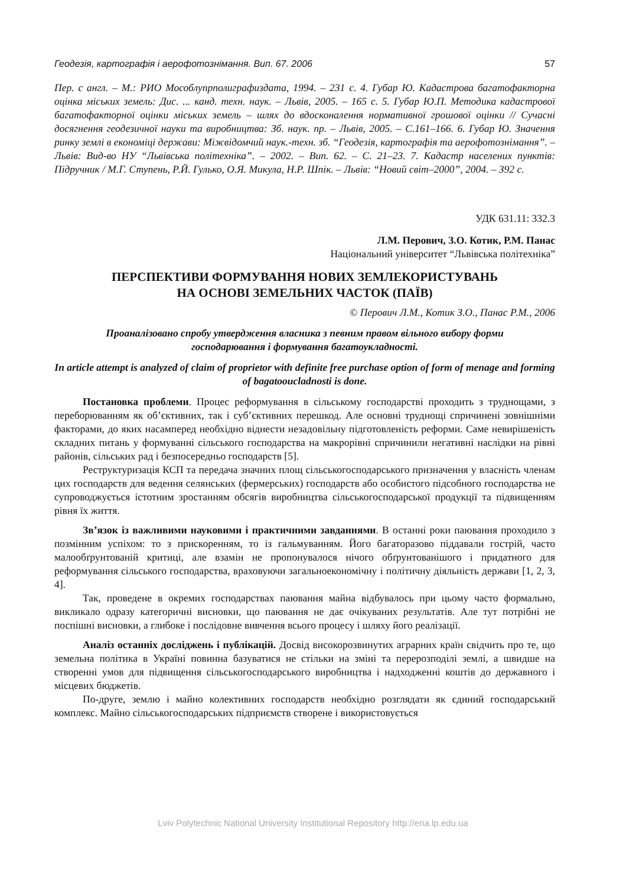Геодезія, картографія і аерофотознімання. Вип. 67. 2006 57
Пер. с англ. – М.: РИО Мособлупрполиграфиздата, 1994. – 231 с. 4. Губар Ю. Кадастрова багато­факторна оцінка міських земель: Дис. ... канд. техн. наук. – Львів, 2005. – 165 с. 5. Губар Ю.П. Методика кадастрової багатофакторної оцінки міських земель – шлях до вдосконалення нормативної грошової оцінки // Сучасні досягнення геодезичної науки та виробництва: Зб. наук. пр. – Львів, 2005. – С.161–166. 6. Губар Ю. Значення ринку землі в економіці держави: Міжвідомчий наук.-техн. зб. “Геодезія, картографія та аерофотознімання”. – Львів: Вид-во НУ “Львівська політехніка”. – 2002. – Вип. 62. – С. 21–23. 7. Кадастр населених пунктів: Підручник / М.Г. Ступень, Р.Й. Гулько, О.Я. Микула, Н.Р. Шпік. – Львів: “Новий світ–2000”, 2004. – 392 с.
УДК 631.11: 332.3
Л.М. Перович, З.О. Котик, Р.М. Панас
Національний університет “Львівська політехніка”
ПЕРСПЕКТИВИ ФОРМУВАННЯ НОВИХ ЗЕМЛЕКОРИСТУВАНЬ
НА ОСНОВІ ЗЕМЕЛЬНИХ ЧАСТОК (ПАЇВ)
© Перович Л.М., Котик З.О., Панас Р.М., 2006
Проаналізовано спробу утвердження власника з певним правом вільного вибору форми
господарювання і формування багатоукладності.
In article attempt is analyzed of claim of proprietor with definite free purchase option of form of menage and forming of bagatooucladnosti is done.
Постановка проблеми. Процес реформування в сільському господарстві проходить з труднощами, з переборюванням як об’єктивних, так і суб’єктивних перешкод. Але основні труд­нощі спричинені зовнішніми факторами, до яких насамперед необхідно віднести незадовільну підготовленість реформи. Саме невирішеність складних питань у формуванні сільського госпо­дарства на макрорівні спричинили негативні наслідки на рівні районів, сільських рад і безпосередньо господарств [5].
Реструктуризація КСП та передача значних площ сільськогосподарського призначення у власність членам цих господарств для ведення селянських (фермерських) господарств або особистого підсобного господарства не супроводжується істотним зростанням обсягів виробництва сільськогосподарської продукції та підвищенням рівня їх життя.
Зв’язок із важливими науковими і практичними завданнями. В останні роки паювання проходило з позмінним успіхом: то з прискоренням, то із гальмуванням. Його багаторазово піддавали гострій, часто малообґрунтованій критиці, але взамін не пропонувалося нічого обґрунтованішого і придатного для реформування сільського господарства, враховуючи загально­економічну і політичну діяльність держави [1, 2, 3, 4].
Так, проведене в окремих господарствах паювання майна відбувалось при цьому часто формально, викликало одразу категоричні висновки, що паювання не дає очікуваних результатів. Але тут потрібні не поспішні висновки, а глибоке і послідовне вивчення всього процесу і шляху його реалізації.
Аналіз останніх досліджень і публікацій. Досвід високорозвинутих аграрних країн свідчить про те, що земельна політика в Україні повинна базуватися не стільки на зміні та перерозподілі землі, а швидше на створенні умов для підвищення сільськогосподарського виробництва і надходженні коштів до державного і місцевих бюджетів.
По-друге, землю і майно колективних господарств необхідно розглядати як єдиний господарський комплекс. Майно сільськогосподарських підприємств створене і використовується
Lviv Polytechnic National University Institutional Repository http://ena.lp.edu.ua